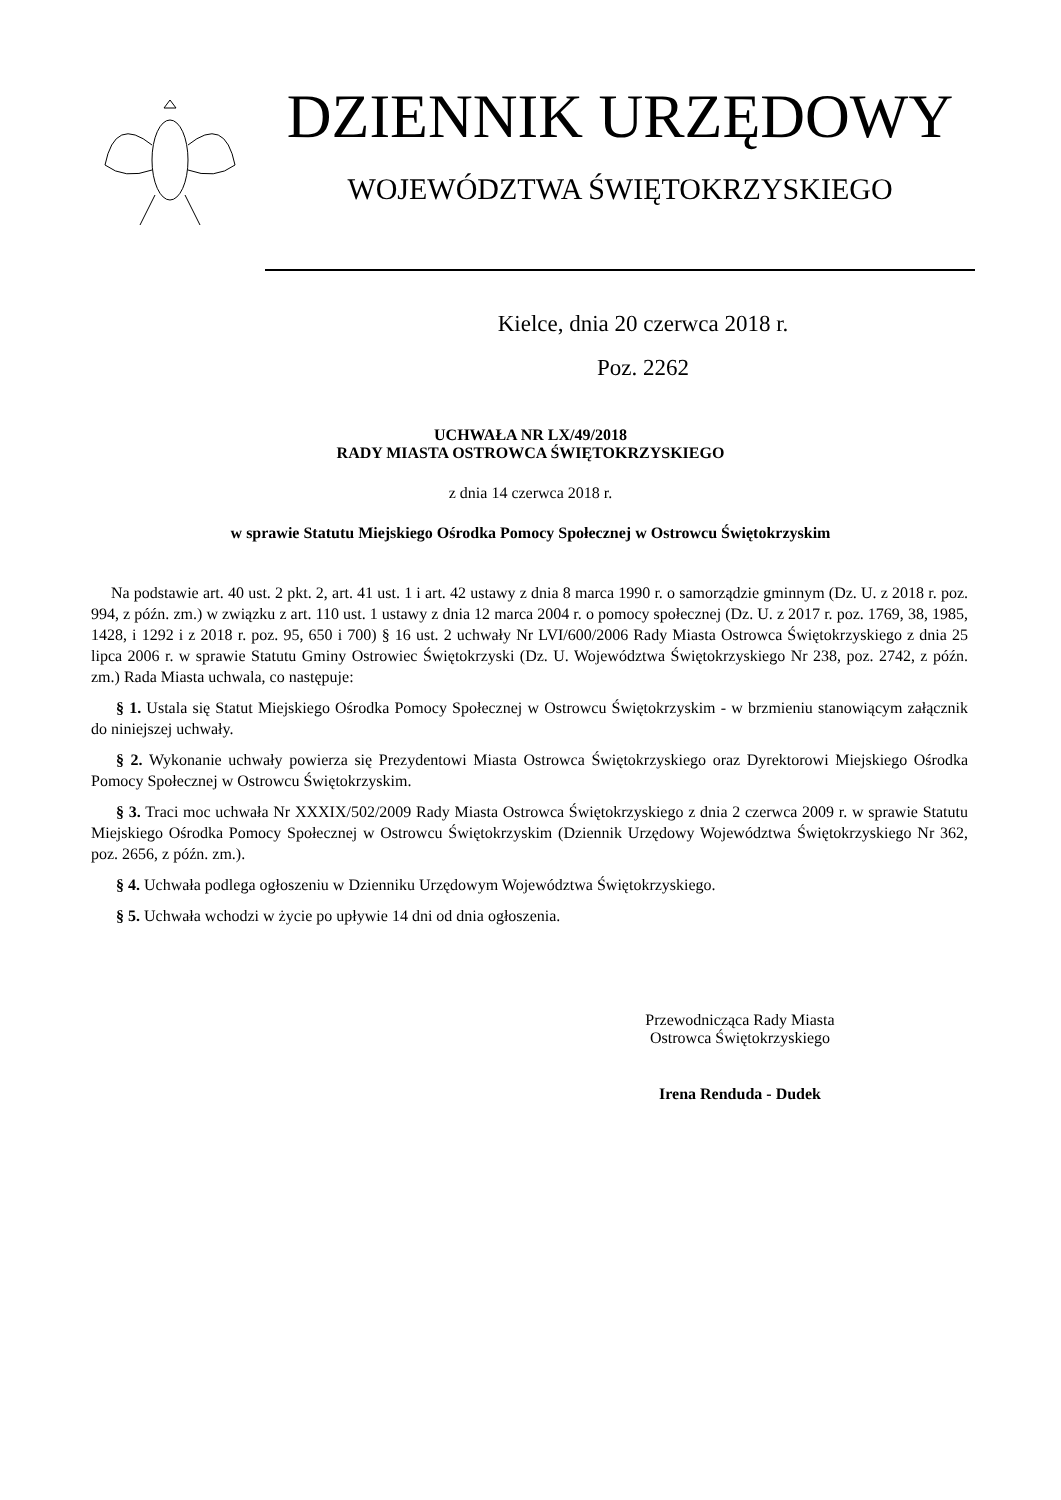DZIENNIK URZĘDOWY
WOJEWÓDZTWA ŚWIĘTOKRZYSKIEGO
Kielce, dnia 20 czerwca 2018 r.
Poz. 2262
UCHWAŁA NR LX/49/2018
RADY MIASTA OSTROWCA ŚWIĘTOKRZYSKIEGO
z dnia 14 czerwca 2018 r.
w sprawie Statutu Miejskiego Ośrodka Pomocy Społecznej w Ostrowcu Świętokrzyskim
Na podstawie art. 40 ust. 2 pkt. 2, art. 41 ust. 1 i art. 42 ustawy z dnia 8 marca 1990 r. o samorządzie gminnym (Dz. U. z 2018 r. poz. 994, z późn. zm.) w związku z art. 110 ust. 1 ustawy z dnia 12 marca 2004 r. o pomocy społecznej (Dz. U. z 2017 r. poz. 1769, 38, 1985, 1428, i 1292 i z 2018 r. poz. 95, 650 i 700) § 16 ust. 2 uchwały Nr LVI/600/2006 Rady Miasta Ostrowca Świętokrzyskiego z dnia 25 lipca 2006 r. w sprawie Statutu Gminy Ostrowiec Świętokrzyski (Dz. U. Województwa Świętokrzyskiego Nr 238, poz. 2742, z późn. zm.) Rada Miasta uchwala, co następuje:
§ 1. Ustala się Statut Miejskiego Ośrodka Pomocy Społecznej w Ostrowcu Świętokrzyskim - w brzmieniu stanowiącym załącznik do niniejszej uchwały.
§ 2. Wykonanie uchwały powierza się Prezydentowi Miasta Ostrowca Świętokrzyskiego oraz Dyrektorowi Miejskiego Ośrodka Pomocy Społecznej w Ostrowcu Świętokrzyskim.
§ 3. Traci moc uchwała Nr XXXIX/502/2009 Rady Miasta Ostrowca Świętokrzyskiego z dnia 2 czerwca 2009 r. w sprawie Statutu Miejskiego Ośrodka Pomocy Społecznej w Ostrowcu Świętokrzyskim (Dziennik Urzędowy Województwa Świętokrzyskiego Nr 362, poz. 2656, z późn. zm.).
§ 4. Uchwała podlega ogłoszeniu w Dzienniku Urzędowym Województwa Świętokrzyskiego.
§ 5. Uchwała wchodzi w życie po upływie 14 dni od dnia ogłoszenia.
Przewodnicząca Rady Miasta
Ostrowca Świętokrzyskiego
Irena Renduda - Dudek